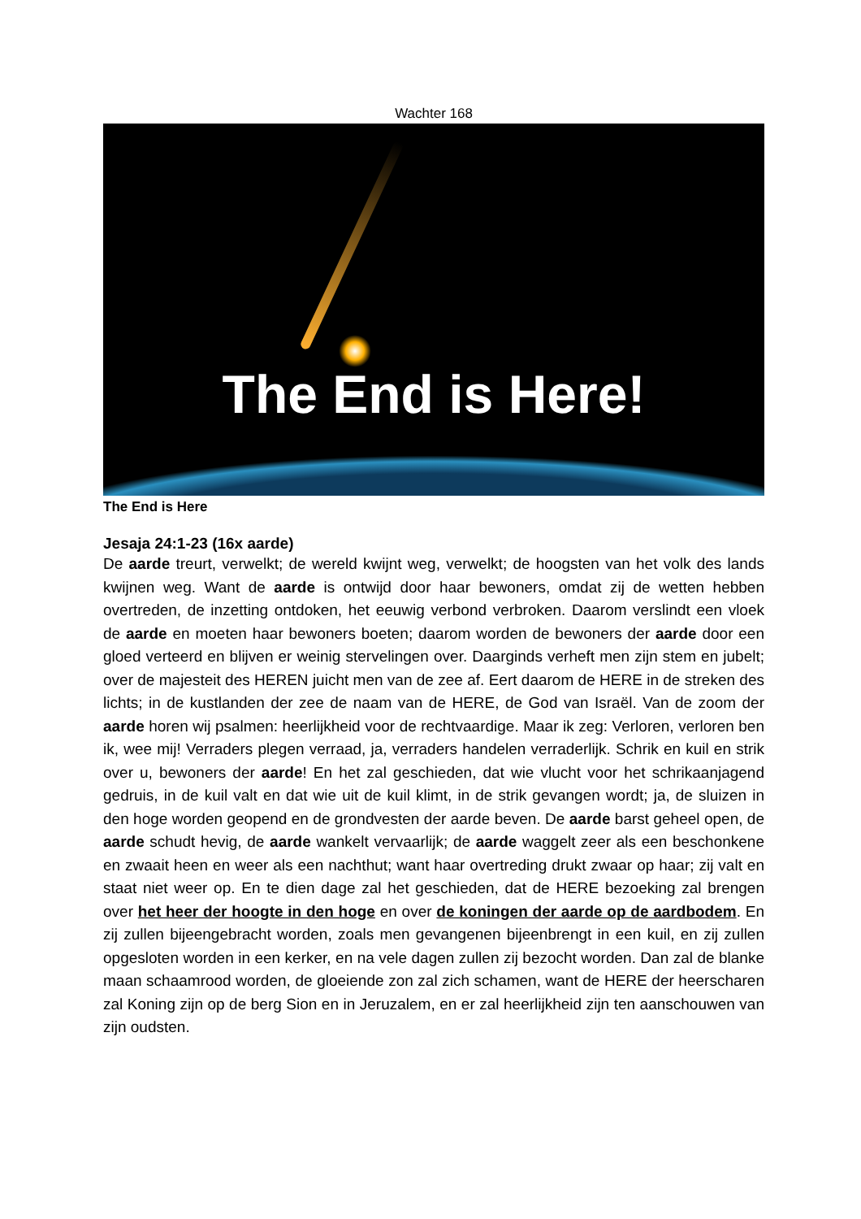Wachter 168
The End is Here!
The End is Here
Jesaja 24:1-23 (16x aarde)
De aarde treurt, verwelkt; de wereld kwijnt weg, verwelkt; de hoogsten van het volk des lands kwijnen weg. Want de aarde is ontwijd door haar bewoners, omdat zij de wetten hebben overtreden, de inzetting ontdoken, het eeuwig verbond verbroken. Daarom verslindt een vloek de aarde en moeten haar bewoners boeten; daarom worden de bewoners der aarde door een gloed verteerd en blijven er weinig stervelingen over. Daarginds verheft men zijn stem en jubelt; over de majesteit des HEREN juicht men van de zee af. Eert daarom de HERE in de streken des lichts; in de kustlanden der zee de naam van de HERE, de God van Israël. Van de zoom der aarde horen wij psalmen: heerlijkheid voor de rechtvaardige. Maar ik zeg: Verloren, verloren ben ik, wee mij! Verraders plegen verraad, ja, verraders handelen verraderlijk. Schrik en kuil en strik over u, bewoners der aarde! En het zal geschieden, dat wie vlucht voor het schrikaanjagend gedruis, in de kuil valt en dat wie uit de kuil klimt, in de strik gevangen wordt; ja, de sluizen in den hoge worden geopend en de grondvesten der aarde beven. De aarde barst geheel open, de aarde schudt hevig, de aarde wankelt vervaarlijk; de aarde waggelt zeer als een beschonkene en zwaait heen en weer als een nachthut; want haar overtreding drukt zwaar op haar; zij valt en staat niet weer op. En te dien dage zal het geschieden, dat de HERE bezoeking zal brengen over het heer der hoogte in den hoge en over de koningen der aarde op de aardbodem. En zij zullen bijeengebracht worden, zoals men gevangenen bijeenbrengt in een kuil, en zij zullen opgesloten worden in een kerker, en na vele dagen zullen zij bezocht worden. Dan zal de blanke maan schaamrood worden, de gloeiende zon zal zich schamen, want de HERE der heerscharen zal Koning zijn op de berg Sion en in Jeruzalem, en er zal heerlijkheid zijn ten aanschouwen van zijn oudsten.